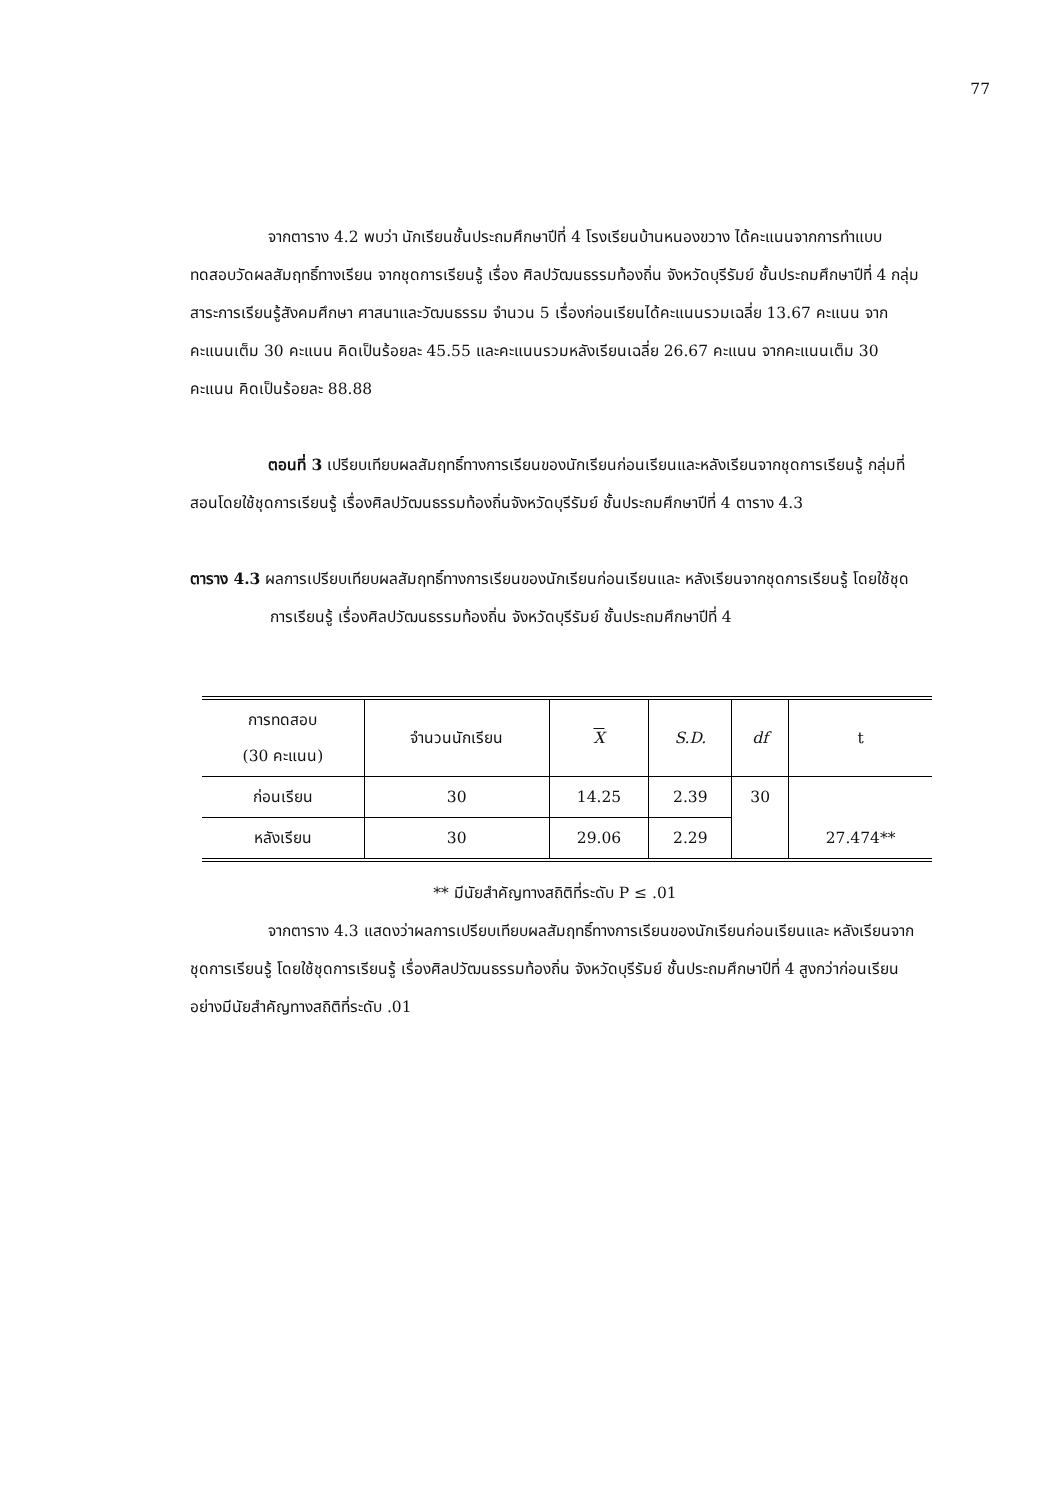77
จากตาราง 4.2 พบว่า นักเรียนชั้นประถมศึกษาปีที่ 4 โรงเรียนบ้านหนองขวาง ได้คะแนนจากการทำแบบทดสอบวัดผลสัมฤทธิ์ทางเรียน จากชุดการเรียนรู้ เรื่อง ศิลปวัฒนธรรมท้องถิ่น จังหวัดบุรีรัมย์ ชั้นประถมศึกษาปีที่ 4 กลุ่มสาระการเรียนรู้สังคมศึกษา ศาสนาและวัฒนธรรม จำนวน 5 เรื่องก่อนเรียนได้คะแนนรวมเฉลี่ย 13.67 คะแนน จากคะแนนเต็ม 30 คะแนน คิดเป็นร้อยละ 45.55 และคะแนนรวมหลังเรียนเฉลี่ย 26.67 คะแนน จากคะแนนเต็ม 30 คะแนน คิดเป็นร้อยละ 88.88
ตอนที่ 3 เปรียบเทียบผลสัมฤทธิ์ทางการเรียนของนักเรียนก่อนเรียนและหลังเรียนจากชุดการเรียนรู้ กลุ่มที่สอนโดยใช้ชุดการเรียนรู้ เรื่องศิลปวัฒนธรรมท้องถิ่นจังหวัดบุรีรัมย์ ชั้นประถมศึกษาปีที่ 4 ตาราง 4.3
ตาราง 4.3 ผลการเปรียบเทียบผลสัมฤทธิ์ทางการเรียนของนักเรียนก่อนเรียนและ หลังเรียนจากชุดการเรียนรู้ โดยใช้ชุดการเรียนรู้ เรื่องศิลปวัฒนธรรมท้องถิ่น จังหวัดบุรีรัมย์ ชั้นประถมศึกษาปีที่ 4
| การทดสอบ (30 คะแนน) | จำนวนนักเรียน | X | S.D. | df | t |
| --- | --- | --- | --- | --- | --- |
| ก่อนเรียน | 30 | 14.25 | 2.39 | 30 | 27.474** |
| หลังเรียน | 30 | 29.06 | 2.29 | | |
** มีนัยสำคัญทางสถิติที่ระดับ P ≤ .01
จากตาราง 4.3 แสดงว่าผลการเปรียบเทียบผลสัมฤทธิ์ทางการเรียนของนักเรียนก่อนเรียนและ หลังเรียนจากชุดการเรียนรู้ โดยใช้ชุดการเรียนรู้ เรื่องศิลปวัฒนธรรมท้องถิ่น จังหวัดบุรีรัมย์ ชั้นประถมศึกษาปีที่ 4 สูงกว่าก่อนเรียนอย่างมีนัยสำคัญทางสถิติที่ระดับ .01